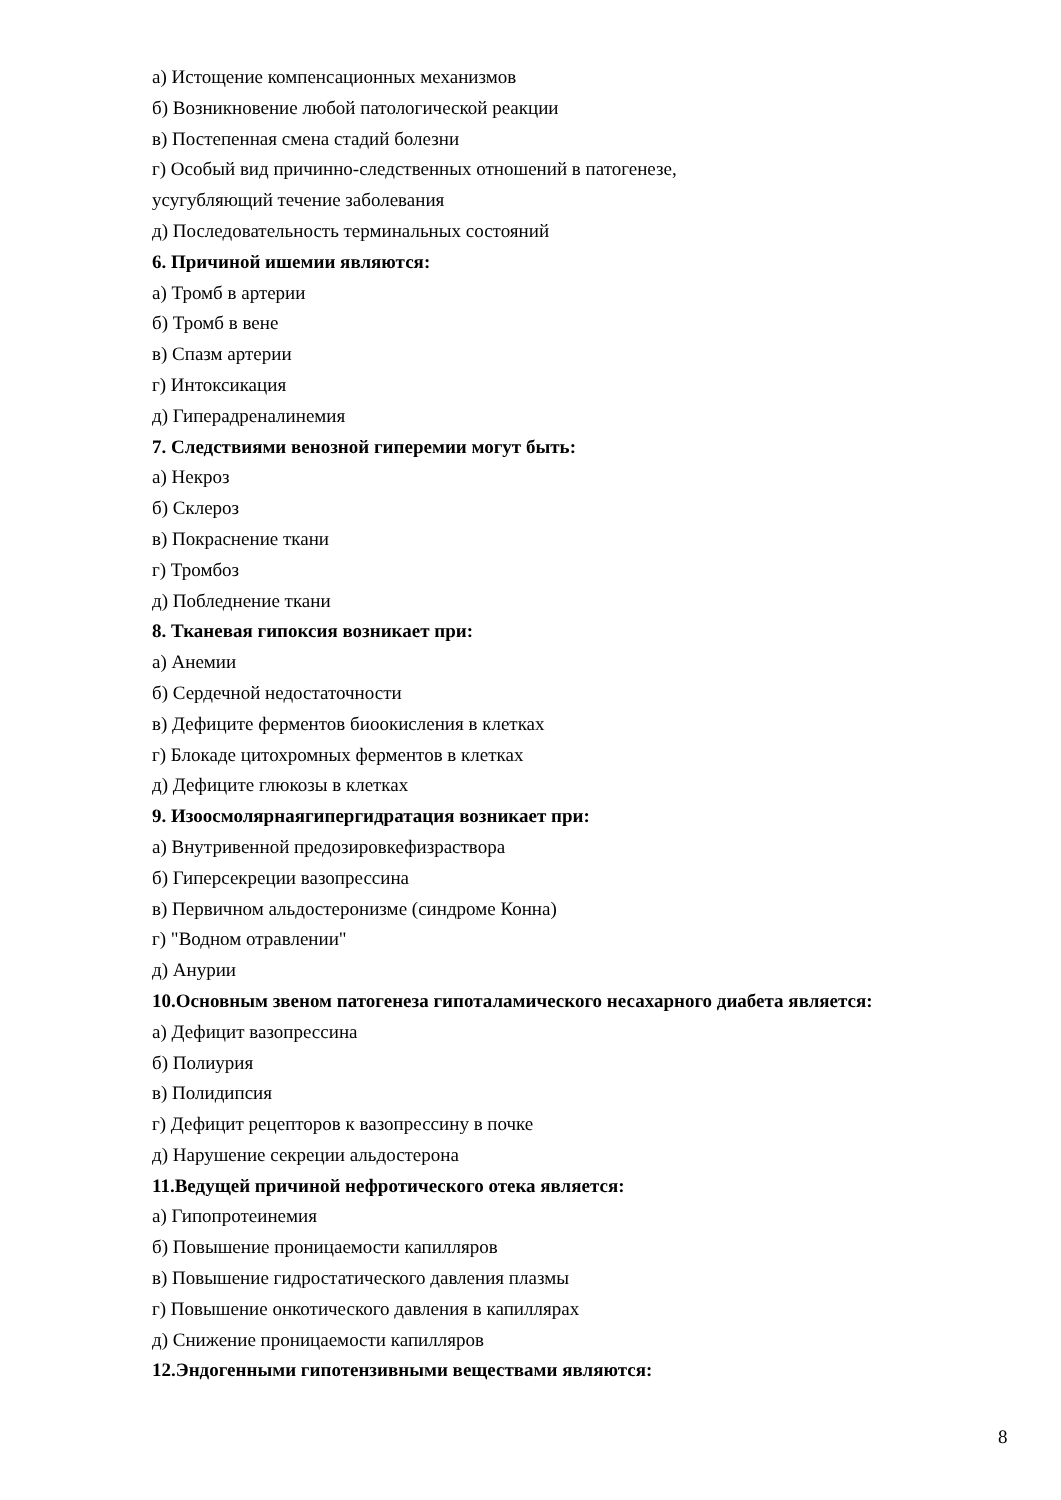а) Истощение компенсационных механизмов
б) Возникновение любой патологической реакции
в) Постепенная смена стадий болезни
г) Особый вид причинно-следственных отношений в патогенезе,
усугубляющий течение заболевания
д) Последовательность терминальных состояний
6. Причиной ишемии являются:
а) Тромб в артерии
б) Тромб в вене
в) Спазм артерии
г) Интоксикация
д) Гиперадреналинемия
7. Следствиями венозной гиперемии могут быть:
а) Некроз
б) Склероз
в) Покраснение ткани
г) Тромбоз
д) Побледнение ткани
8. Тканевая гипоксия возникает при:
а) Анемии
б) Сердечной недостаточности
в) Дефиците ферментов биоокисления в клетках
г) Блокаде цитохромных ферментов в клетках
д) Дефиците глюкозы в клетках
9. Изоосмолярнаягипергидратация возникает при:
а) Внутривенной предозировкефизраствора
б) Гиперсекреции вазопрессина
в) Первичном альдостеронизме (синдроме Конна)
г) "Водном отравлении"
д) Анурии
10.Основным звеном патогенеза гипоталамического несахарного диабета является:
а) Дефицит вазопрессина
б) Полиурия
в) Полидипсия
г) Дефицит рецепторов к вазопрессину в почке
д) Нарушение секреции альдостерона
11.Ведущей причиной нефротического отека является:
а) Гипопротеинемия
б) Повышение проницаемости капилляров
в) Повышение гидростатического давления плазмы
г) Повышение онкотического давления в капиллярах
д) Снижение проницаемости капилляров
12.Эндогенными гипотензивными веществами являются:
8